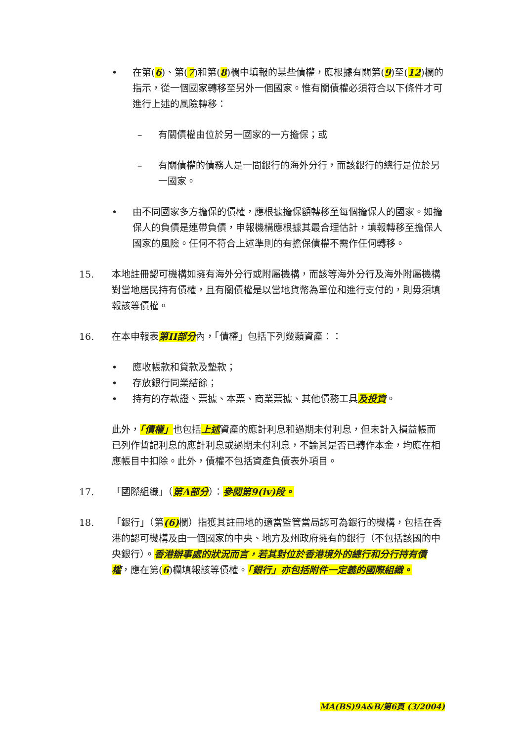• 在第(6)、第(7)和第(8)欄中填報的某些債權，應根據有關第(9)至(12)欄的指示，從一個國家轉移至另外一個國家。惟有關債權必須符合以下條件才可進行上述的風險轉移：
– 有關債權由位於另一國家的一方擔保；或
– 有關債權的債務人是一間銀行的海外分行，而該銀行的總行是位於另一國家。
• 由不同國家多方擔保的債權，應根據擔保額轉移至每個擔保人的國家。如擔保人的負債是連帶負債，申報機構應根據其最合理估計，填報轉移至擔保人國家的風險。任何不符合上述準則的有擔保債權不需作任何轉移。
15. 本地註冊認可機構如擁有海外分行或附屬機構，而該等海外分行及海外附屬機構對當地居民持有債權，且有關債權是以當地貨幣為單位和進行支付的，則毋須填報該等債權。
16. 在本申報表第II部分內，「債權」包括下列幾類資產：：
• 應收帳款和貸款及墊款；
• 存放銀行同業結餘；
• 持有的存款證、票據、本票、商業票據、其他債務工具及投資。
此外，「債權」也包括上述資產的應計利息和過期未付利息，但未計入損益帳而已列作暫記利息的應計利息或過期未付利息，不論其是否已轉作本金，均應在相應帳目中扣除。此外，債權不包括資產負債表外項目。
17. 「國際組織」（第A部分）：參閱第9(iv)段。
18. 「銀行」（第(6) 欄）指獲其註冊地的適當監管當局認可為銀行的機構，包括在香港的認可機構及由一個國家的中央、地方及州政府擁有的銀行（不包括該國的中央銀行）。香港辦事處的狀況而言，若其對位於香港境外的總行和分行持有債權，應在第(6)欄填報該等債權。「銀行」亦包括附件一定義的國際組織。
MA(BS)9A&B/第6頁 (3/2004)